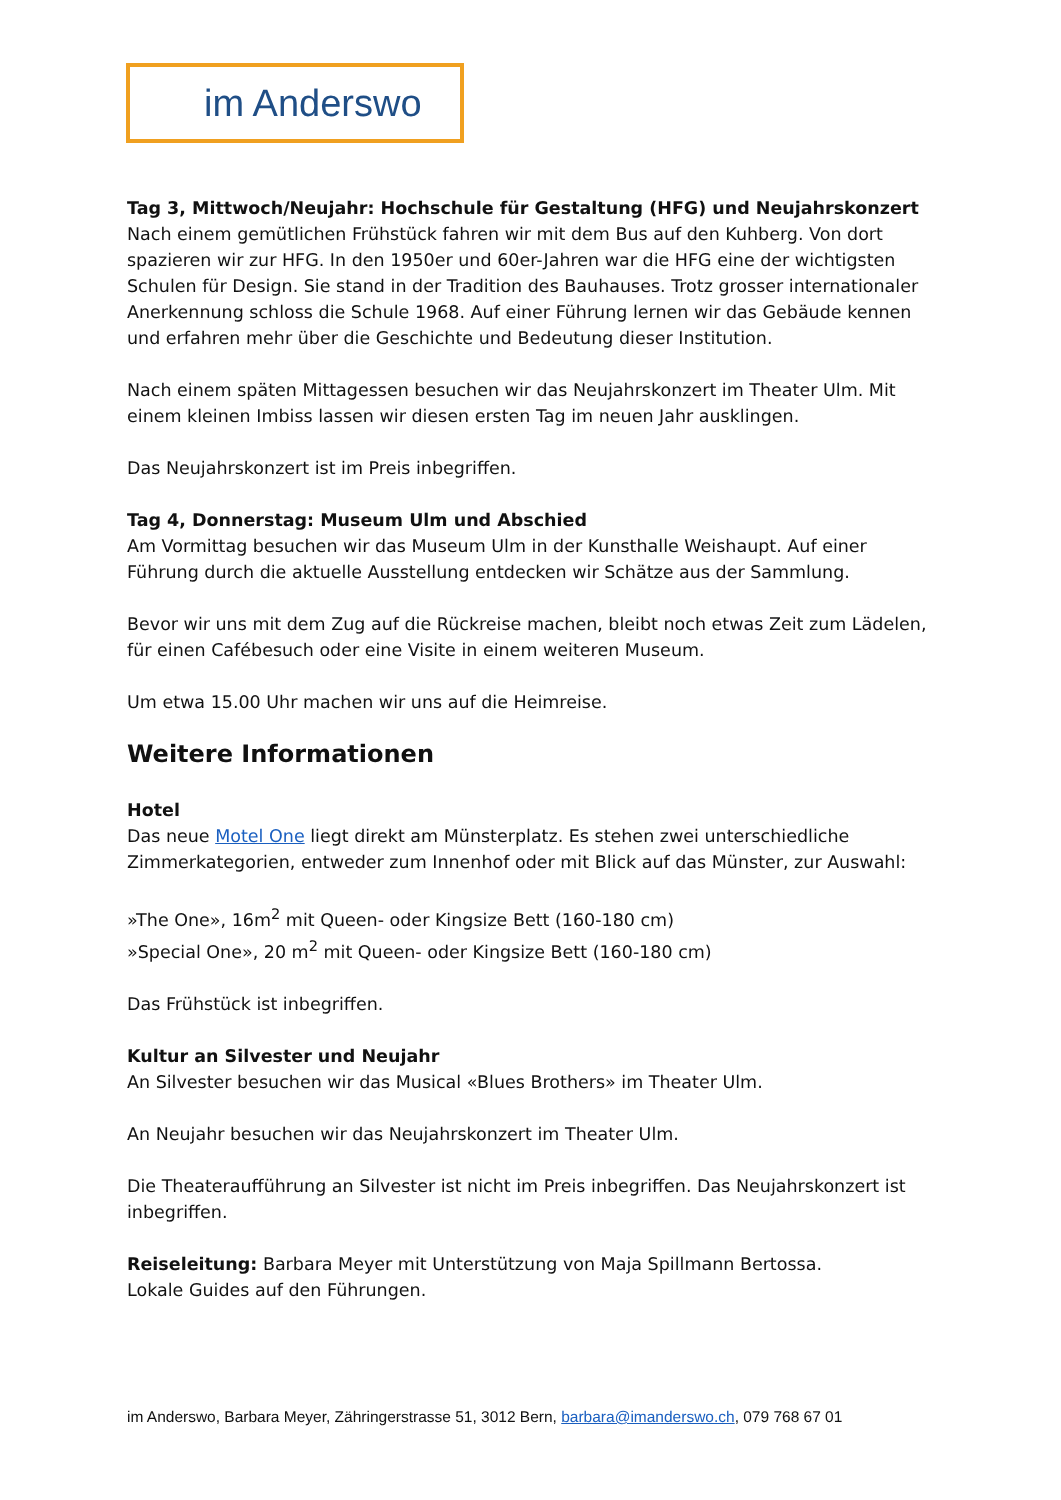im Anderswo
Tag 3, Mittwoch/Neujahr: Hochschule für Gestaltung (HFG) und Neujahrskonzert
Nach einem gemütlichen Frühstück fahren wir mit dem Bus auf den Kuhberg. Von dort spazieren wir zur HFG. In den 1950er und 60er-Jahren war die HFG eine der wichtigsten Schulen für Design. Sie stand in der Tradition des Bauhauses. Trotz grosser internationaler Anerkennung schloss die Schule 1968. Auf einer Führung lernen wir das Gebäude kennen und erfahren mehr über die Geschichte und Bedeutung dieser Institution.
Nach einem späten Mittagessen besuchen wir das Neujahrskonzert im Theater Ulm. Mit einem kleinen Imbiss lassen wir diesen ersten Tag im neuen Jahr ausklingen.
Das Neujahrskonzert ist im Preis inbegriffen.
Tag 4, Donnerstag: Museum Ulm und Abschied
Am Vormittag besuchen wir das Museum Ulm in der Kunsthalle Weishaupt. Auf einer Führung durch die aktuelle Ausstellung entdecken wir Schätze aus der Sammlung.
Bevor wir uns mit dem Zug auf die Rückreise machen, bleibt noch etwas Zeit zum Lädelen, für einen Cafébesuch oder eine Visite in einem weiteren Museum.
Um etwa 15.00 Uhr machen wir uns auf die Heimreise.
Weitere Informationen
Hotel
Das neue Motel One liegt direkt am Münsterplatz. Es stehen zwei unterschiedliche Zimmerkategorien, entweder zum Innenhof oder mit Blick auf das Münster, zur Auswahl:
»The One», 16m<sup>2</sup> mit Queen- oder Kingsize Bett (160-180 cm)
»Special One», 20 m<sup>2</sup> mit Queen- oder Kingsize Bett (160-180 cm)
Das Frühstück ist inbegriffen.
Kultur an Silvester und Neujahr
An Silvester besuchen wir das Musical «Blues Brothers» im Theater Ulm.
An Neujahr besuchen wir das Neujahrskonzert im Theater Ulm.
Die Theateraufführung an Silvester ist nicht im Preis inbegriffen. Das Neujahrskonzert ist inbegriffen.
Reiseleitung: Barbara Meyer mit Unterstützung von Maja Spillmann Bertossa.
Lokale Guides auf den Führungen.
im Anderswo, Barbara Meyer, Zähringerstrasse 51, 3012 Bern, barbara@imanderswo.ch, 079 768 67 01